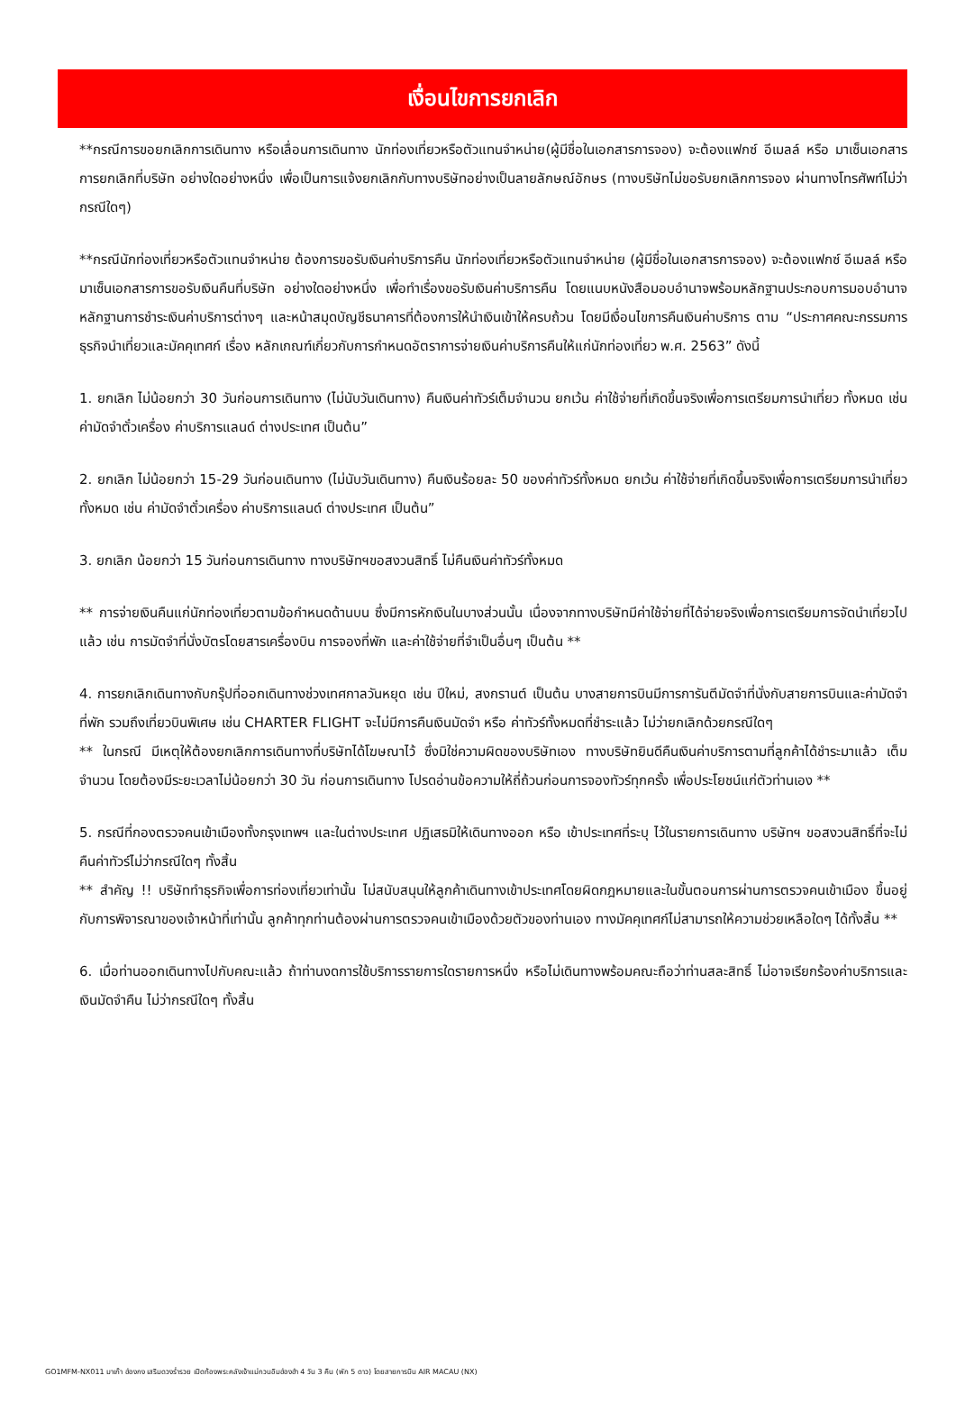เงื่อนไขการยกเลิก
**กรณีการขอยกเลิกการเดินทาง หรือเลื่อนการเดินทาง นักท่องเที่ยวหรือตัวแทนจำหน่าย(ผู้มีชื่อในเอกสารการจอง) จะต้องแฟกซ์ อีเมลล์ หรือ มาเซ็นเอกสารการยกเลิกที่บริษัท อย่างใดอย่างหนึ่ง เพื่อเป็นการแจ้งยกเลิกกับทางบริษัทอย่างเป็นลายลักษณ์อักษร (ทางบริษัทไม่ขอรับยกเลิกการจอง ผ่านทางโทรศัพท์ไม่ว่ากรณีใดๆ)
**กรณีนักท่องเที่ยวหรือตัวแทนจำหน่าย ต้องการขอรับเงินค่าบริการคืน นักท่องเที่ยวหรือตัวแทนจำหน่าย (ผู้มีชื่อในเอกสารการจอง) จะต้องแฟกซ์ อีเมลล์ หรือ มาเซ็นเอกสารการขอรับเงินคืนที่บริษัท อย่างใดอย่างหนึ่ง เพื่อทำเรื่องขอรับเงินค่าบริการคืน โดยแนบหนังสือมอบอำนาจพร้อมหลักฐานประกอบการมอบอำนาจ หลักฐานการชำระเงินค่าบริการต่างๆ และหน้าสมุดบัญชีธนาคารที่ต้องการให้นำเงินเข้าให้ครบถ้วน โดยมีเงื่อนไขการคืนเงินค่าบริการ ตาม “ประกาศคณะกรรมการธุรกิจนำเที่ยวและมัคคุเทศก์ เรื่อง หลักเกณฑ์เกี่ยวกับการกำหนดอัตราการจ่ายเงินค่าบริการคืนให้แก่นักท่องเที่ยว พ.ศ. 2563” ดังนี้
1. ยกเลิก ไม่น้อยกว่า 30 วันก่อนการเดินทาง (ไม่นับวันเดินทาง) คืนเงินค่าทัวร์เต็มจำนวน ยกเว้น ค่าใช้จ่ายที่เกิดขึ้นจริงเพื่อการเตรียมการนำเที่ยว ทั้งหมด เช่น ค่ามัดจำตั๋วเครื่อง ค่าบริการแลนด์ ต่างประเทศ เป็นต้น”
2. ยกเลิก ไม่น้อยกว่า 15-29 วันก่อนเดินทาง (ไม่นับวันเดินทาง) คืนเงินร้อยละ 50 ของค่าทัวร์ทั้งหมด ยกเว้น ค่าใช้จ่ายที่เกิดขึ้นจริงเพื่อการเตรียมการนำเที่ยว ทั้งหมด เช่น ค่ามัดจำตั๋วเครื่อง ค่าบริการแลนด์ ต่างประเทศ เป็นต้น”
3. ยกเลิก น้อยกว่า 15 วันก่อนการเดินทาง ทางบริษัทฯขอสงวนสิทธิ์ ไม่คืนเงินค่าทัวร์ทั้งหมด
** การจ่ายเงินคืนแก่นักท่องเที่ยวตามข้อกำหนดด้านบน ซึ่งมีการหักเงินในบางส่วนนั้น เนื่องจากทางบริษัทมีค่าใช้จ่ายที่ได้จ่ายจริงเพื่อการเตรียมการจัดนำเที่ยวไปแล้ว เช่น การมัดจำที่นั่งบัตรโดยสารเครื่องบิน การจองที่พัก และค่าใช้จ่ายที่จำเป็นอื่นๆ เป็นต้น **
4. การยกเลิกเดินทางกับกรุ๊ปที่ออกเดินทางช่วงเทศกาลวันหยุด เช่น ปีใหม่, สงกรานต์ เป็นต้น บางสายการบินมีการการันตีมัดจำที่นั่งกับสายการบินและค่ามัดจำที่พัก รวมถึงเที่ยวบินพิเศษ เช่น CHARTER FLIGHT จะไม่มีการคืนเงินมัดจำ หรือ ค่าทัวร์ทั้งหมดที่ชำระแล้ว ไม่ว่ายกเลิกด้วยกรณีใดๆ
** ในกรณี มีเหตุให้ต้องยกเลิกการเดินทางที่บริษัทได้โฆษณาไว้ ซึ่งมิใช่ความผิดของบริษัทเอง ทางบริษัทยินดีคืนเงินค่าบริการตามที่ลูกค้าได้ชำระมาแล้ว เต็มจำนวน โดยต้องมีระยะเวลาไม่น้อยกว่า 30 วัน ก่อนการเดินทาง โปรดอ่านข้อความให้ถี่ถ้วนก่อนการจองทัวร์ทุกครั้ง เพื่อประโยชน์แก่ตัวท่านเอง **
5. กรณีที่กองตรวจคนเข้าเมืองทั้งกรุงเทพฯ และในต่างประเทศ ปฏิเสธมิให้เดินทางออก หรือ เข้าประเทศที่ระบุ ไว้ในรายการเดินทาง บริษัทฯ ขอสงวนสิทธิ์ที่จะไม่คืนค่าทัวร์ไม่ว่ากรณีใดๆ ทั้งสิ้น
** สำคัญ !! บริษัททำธุรกิจเพื่อการท่องเที่ยวเท่านั้น ไม่สนับสนุนให้ลูกค้าเดินทางเข้าประเทศโดยผิดกฎหมายและในขั้นตอนการผ่านการตรวจคนเข้าเมือง ขึ้นอยู่กับการพิจารณาของเจ้าหน้าที่เท่านั้น ลูกค้าทุกท่านต้องผ่านการตรวจคนเข้าเมืองด้วยตัวของท่านเอง ทางมัคคุเทศก์ไม่สามารถให้ความช่วยเหลือใดๆ ได้ทั้งสิ้น **
6. เมื่อท่านออกเดินทางไปกับคณะแล้ว ถ้าท่านงดการใช้บริการรายการใดรายการหนึ่ง หรือไม่เดินทางพร้อมคณะถือว่าท่านสละสิทธิ์ ไม่อาจเรียกร้องค่าบริการและเงินมัดจำคืน ไม่ว่ากรณีใดๆ ทั้งสิ้น
GO1MFM-NX011 มาเก๊า ฮ่องกง เสริมดวงร่ำรวย เปิดท้องพระคลังเจ้าแม่กวนอิมฮ่องฮำ 4 วัน 3 คืน (พัก 5 ดาว) โดยสายการบิน AIR MACAU (NX)